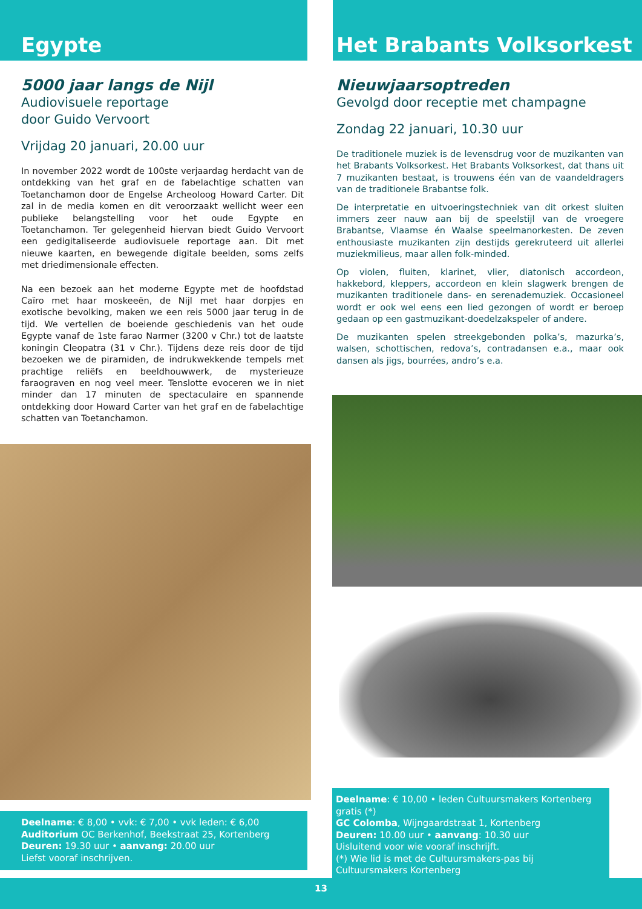Egypte
5000 jaar langs de Nijl
Audiovisuele reportage
door Guido Vervoort
Vrijdag 20 januari, 20.00 uur
In november 2022 wordt de 100ste verjaardag herdacht van de ontdekking van het graf en de fabelachtige schatten van Toetanchamon door de Engelse Archeoloog Howard Carter. Dit zal in de media komen en dit veroorzaakt wellicht weer een publieke belangstelling voor het oude Egypte en Toetanchamon. Ter gelegenheid hiervan biedt Guido Vervoort een gedigitaliseerde audiovisuele reportage aan. Dit met nieuwe kaarten, en bewegende digitale beelden, soms zelfs met driedimensionale effecten.
Na een bezoek aan het moderne Egypte met de hoofdstad Caïro met haar moskeeën, de Nijl met haar dorpjes en exotische bevolking, maken we een reis 5000 jaar terug in de tijd. We vertellen de boeiende geschiedenis van het oude Egypte vanaf de 1ste farao Narmer (3200 v Chr.) tot de laatste koningin Cleopatra (31 v Chr.). Tijdens deze reis door de tijd bezoeken we de piramiden, de indrukwekkende tempels met prachtige reliëfs en beeldhouwwerk, de mysterieuze faraograven en nog veel meer. Tenslotte evoceren we in niet minder dan 17 minuten de spectaculaire en spannende ontdekking door Howard Carter van het graf en de fabelachtige schatten van Toetanchamon.
Deelname: € 8,00 • vvk: € 7,00 • vvk leden: € 6,00
Auditorium OC Berkenhof, Beekstraat 25, Kortenberg
Deuren: 19.30 uur • aanvang: 20.00 uur
Liefst vooraf inschrijven.
Het Brabants Volksorkest
Nieuwjaarsoptreden
Gevolgd door receptie met champagne
Zondag 22 januari, 10.30 uur
De traditionele muziek is de levensdrug voor de muzikanten van het Brabants Volksorkest. Het Brabants Volksorkest, dat thans uit 7 muzikanten bestaat, is trouwens één van de vaandeldragers van de traditionele Brabantse folk.
De interpretatie en uitvoeringstechniek van dit orkest sluiten immers zeer nauw aan bij de speelstijl van de vroegere Brabantse, Vlaamse én Waalse speelmanorkesten. De zeven enthousiaste muzikanten zijn destijds gerekruteerd uit allerlei muziekmilieus, maar allen folk-minded.
Op violen, fluiten, klarinet, vlier, diatonisch accordeon, hakkebord, kleppers, accordeon en klein slagwerk brengen de muzikanten traditionele dans- en serenademuziek. Occasioneel wordt er ook wel eens een lied gezongen of wordt er beroep gedaan op een gastmuzikant-doedelzakspeler of andere.
De muzikanten spelen streekgebonden polka’s, mazurka’s, walsen, schottischen, redova’s, contradansen e.a., maar ook dansen als jigs, bourrées, andro’s e.a.
Deelname: € 10,00 • leden Cultuursmakers Kortenberg gratis (*)
GC Colomba, Wijngaardstraat 1, Kortenberg
Deuren: 10.00 uur • aanvang: 10.30 uur
Uisluitend voor wie vooraf inschrijft.
(*) Wie lid is met de Cultuursmakers-pas bij Cultuursmakers Kortenberg
13